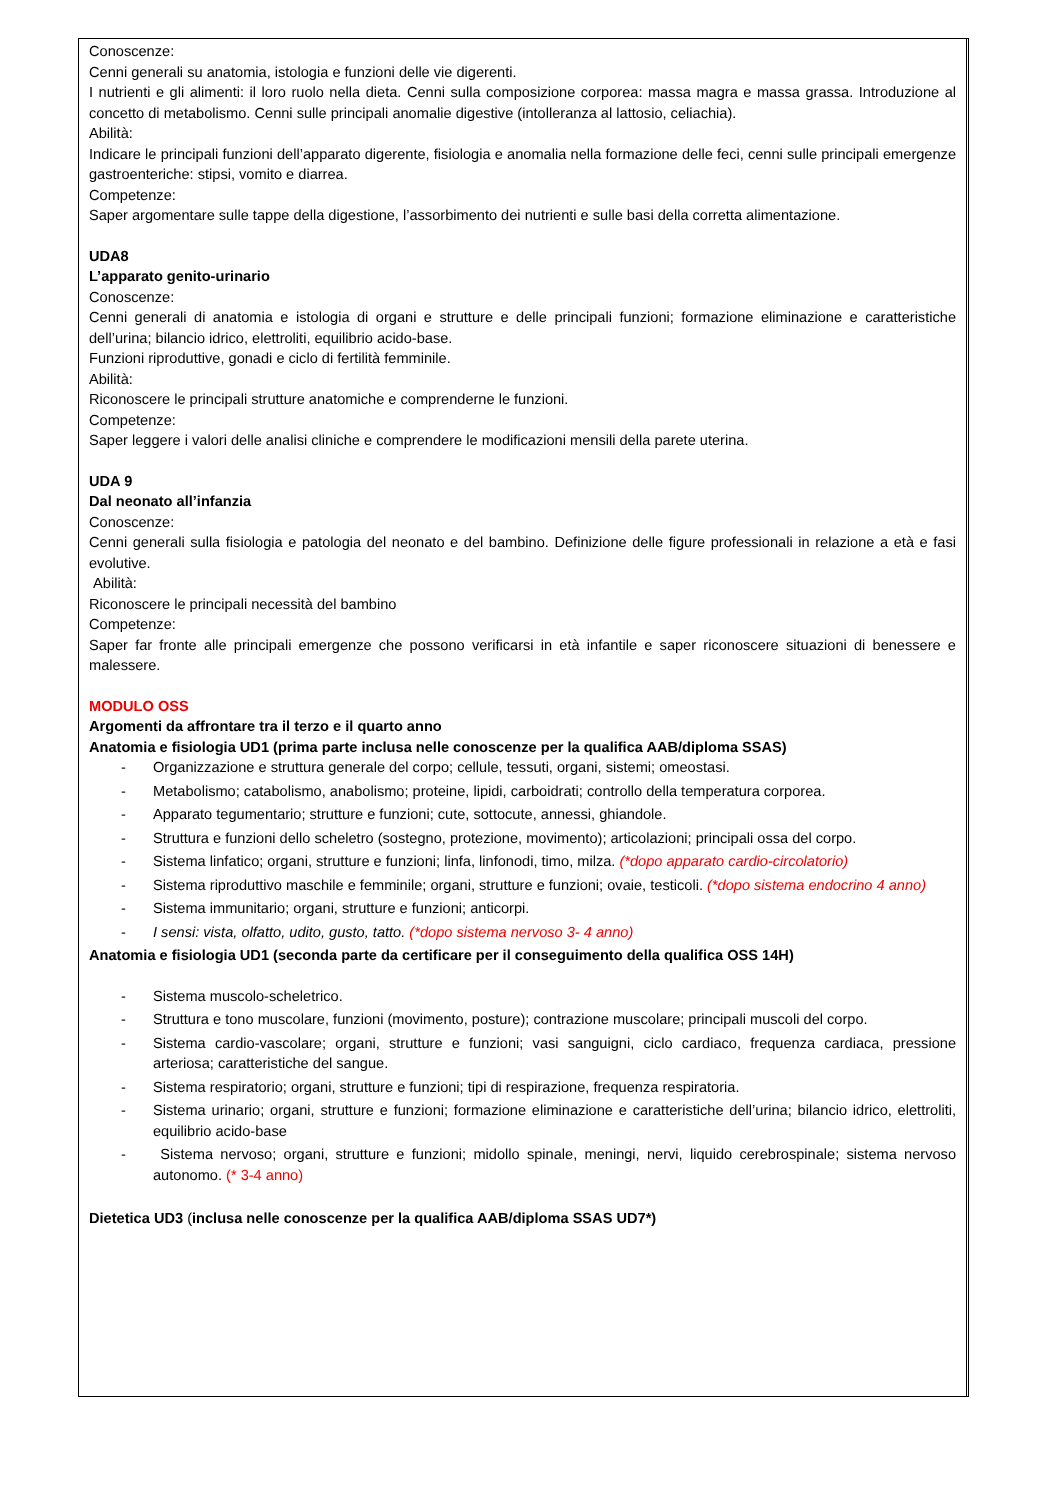Conoscenze:
Cenni generali su anatomia, istologia e funzioni delle vie digerenti.
I nutrienti e gli alimenti: il loro ruolo nella dieta. Cenni sulla composizione corporea: massa magra e massa grassa. Introduzione al concetto di metabolismo. Cenni sulle principali anomalie digestive (intolleranza al lattosio, celiachia).
Abilità:
Indicare le principali funzioni dell’apparato digerente, fisiologia e anomalia nella formazione delle feci, cenni sulle principali emergenze gastroenteriche: stipsi, vomito e diarrea.
Competenze:
Saper argomentare sulle tappe della digestione, l’assorbimento dei nutrienti e sulle basi della corretta alimentazione.
UDA8
L’apparato genito-urinario
Conoscenze:
Cenni generali di anatomia e istologia di organi e strutture e delle principali funzioni; formazione eliminazione e caratteristiche dell’urina; bilancio idrico, elettroliti, equilibrio acido-base.
Funzioni riproduttive, gonadi e ciclo di fertilità femminile.
Abilità:
Riconoscere le principali strutture anatomiche e comprenderne le funzioni.
Competenze:
Saper leggere i valori delle analisi cliniche e comprendere le modificazioni mensili della parete uterina.
UDA 9
Dal neonato all’infanzia
Conoscenze:
Cenni generali sulla fisiologia e patologia del neonato e del bambino. Definizione delle figure professionali in relazione a età e fasi evolutive.
Abilità:
Riconoscere le principali necessità del bambino
Competenze:
Saper far fronte alle principali emergenze che possono verificarsi in età infantile e saper riconoscere situazioni di benessere e malessere.
MODULO OSS
Argomenti da affrontare tra il terzo e il quarto anno
Anatomia e fisiologia UD1 (prima parte inclusa nelle conoscenze per la qualifica AAB/diploma SSAS)
- Organizzazione e struttura generale del corpo; cellule, tessuti, organi, sistemi; omeostasi.
- Metabolismo; catabolismo, anabolismo; proteine, lipidi, carboidrati; controllo della temperatura corporea.
- Apparato tegumentario; strutture e funzioni; cute, sottocute, annessi, ghiandole.
- Struttura e funzioni dello scheletro (sostegno, protezione, movimento); articolazioni; principali ossa del corpo.
- Sistema linfatico; organi, strutture e funzioni; linfa, linfonodi, timo, milza. (*dopo apparato cardio-circolatorio)
- Sistema riproduttivo maschile e femminile; organi, strutture e funzioni; ovaie, testicoli. (*dopo sistema endocrino 4 anno)
- Sistema immunitario; organi, strutture e funzioni; anticorpi.
- I sensi: vista, olfatto, udito, gusto, tatto. (*dopo sistema nervoso 3- 4 anno)
Anatomia e fisiologia UD1 (seconda parte da certificare per il conseguimento della qualifica OSS 14H)
- Sistema muscolo-scheletrico.
- Struttura e tono muscolare, funzioni (movimento, posture); contrazione muscolare; principali muscoli del corpo.
- Sistema cardio-vascolare; organi, strutture e funzioni; vasi sanguigni, ciclo cardiaco, frequenza cardiaca, pressione arteriosa; caratteristiche del sangue.
- Sistema respiratorio; organi, strutture e funzioni; tipi di respirazione, frequenza respiratoria.
- Sistema urinario; organi, strutture e funzioni; formazione eliminazione e caratteristiche dell’urina; bilancio idrico, elettroliti, equilibrio acido-base
- Sistema nervoso; organi, strutture e funzioni; midollo spinale, meningi, nervi, liquido cerebrospinale; sistema nervoso autonomo. (* 3-4 anno)
Dietetica UD3 (inclusa nelle conoscenze per la qualifica AAB/diploma SSAS UD7*)